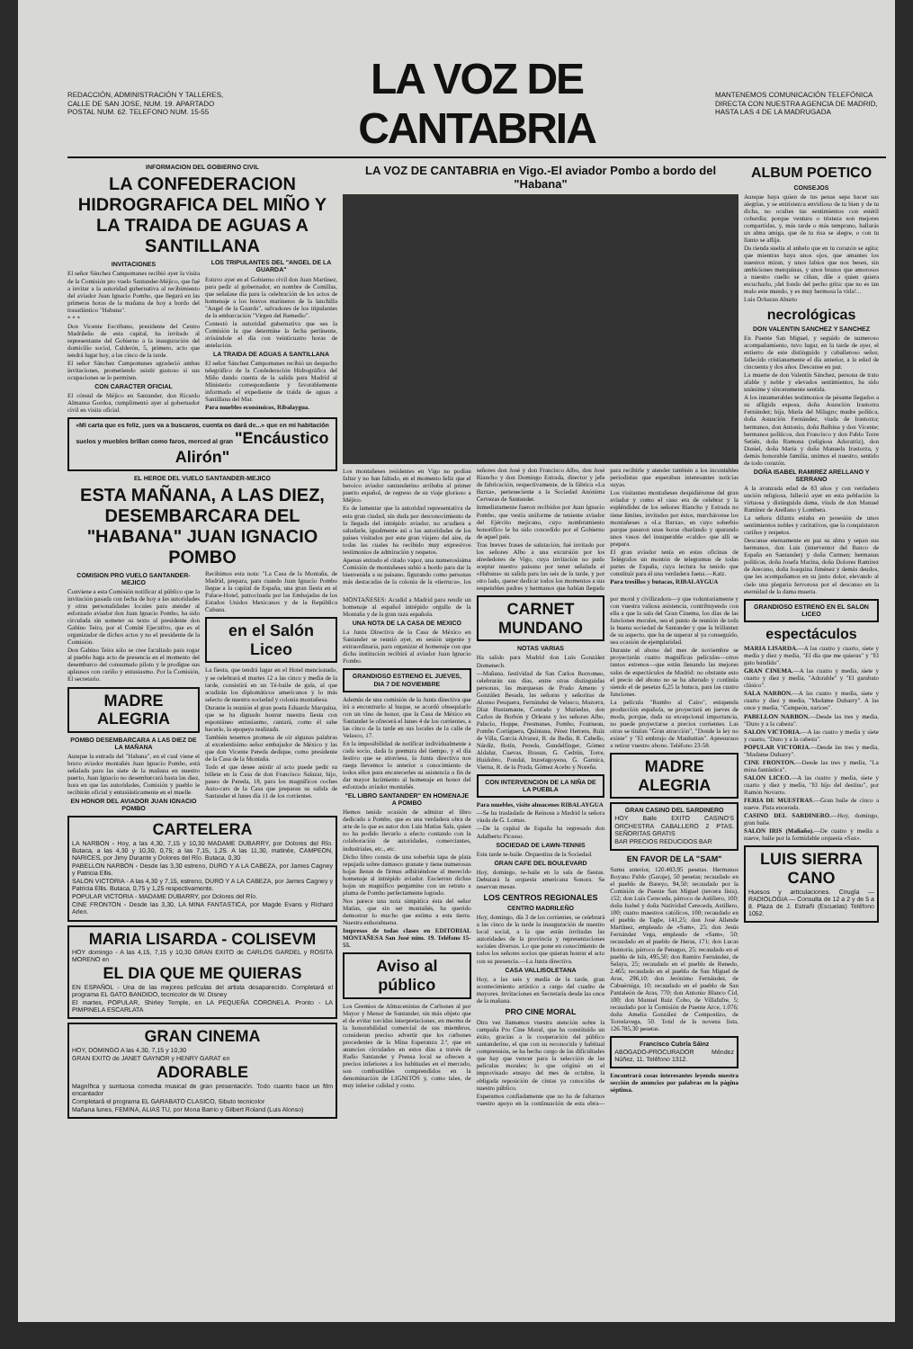REDACCIÓN, ADMINISTRACIÓN Y TALLERES, CALLE DE SAN JOSE, NUM. 19. APARTADO POSTAL NUM. 62. TELEFONO NUM. 15-55
LA VOZ DE CANTABRIA
MANTENEMOS COMUNICACIÓN TELEFÓNICA DIRECTA CON NUESTRA AGENCIA DE MADRID, HASTA LAS 4 DE LA MADRUGADA
INFORMACION DEL GOBIERNO CIVIL
LA CONFEDERACION HIDROGRAFICA DEL MIÑO Y LA TRAIDA DE AGUAS A SANTILLANA
INVITACIONES
El señor Sánchez Campomanes recibió ayer la visita de la Comisión pro vuelo Santander-Méjico, que fué a invitar a la autoridad gubernativa al recibimiento del aviador Juan Ignacio Pombo, que llegará en las primeras horas de la mañana de hoy a bordo del trasatlántico "Habana".
* * *
Don Vicente Escribano, presidente del Centro Madrileño de esta capital, ha invitado al representante del Gobierno a la inauguración del domicilio social, Calderón, 5, primero, acto que tendrá lugar hoy, a las cinco de la tarde.
El señor Sánchez Campomanes agradeció ambas invitaciones, prometiendo asistir gustoso si sus ocupaciones se lo permiten.
CON CARACTER OFICIAL
El cónsul de Méjico en Santander, don Ricardo Almansa Gordoa, cumplimentó ayer al gobernador civil en visita oficial.
LOS TRIPULANTES DEL "ANGEL DE LA GUARDA"
Estuvo ayer en el Gobierno civil don Juan Martínez, para pedir al gobernador, en nombre de Comillas, que señalase día para la celebración de los actos de homenaje a los bravos marineros de la lanchilla "Angel de la Guarda", salvadores de los tripulantes de la embarcación "Virgen del Remedio".
Contestó la autoridad gubernativa que sea la Comisión la que determine la fecha pertinente, avisándole el día con veinticuatro horas de antelación.
LA TRAIDA DE AGUAS A SANTILLANA
El señor Sánchez Campomanes recibió un despacho telegráfico de la Confederación Hidrográfica del Miño dando cuenta de la salida para Madrid al Ministerio correspondiente y favorablemente informado el expediente de traída de aguas a Santillana del Mar.
Para muebles económicos, Ribalaygua.
«Mi carta que es feliz, ¡ues va a buscaros, cuenta os dará de...» que en mi habitación suelos y muebles brillan como faros, merced al gran "Encáustico Alirón"
EL HEROE DEL VUELO SANTANDER-MEJICO
ESTA MAÑANA, A LAS DIEZ, DESEMBARCARA DEL "HABANA" JUAN IGNACIO POMBO
COMISION PRO VUELO SANTANDER-MEJICO
Conviene a esta Comisión notificar al público que la invitación pasada con fecha de hoy a las autoridades y otras personalidades locales para atender al esforzado aviador don Juan Ignacio Pombo, ha sido circulada sin someter su texto al presidente don Gabino Teira, por el Comité Ejecutivo, que es el organizador de dichos actos y no el presidente de la Comisión.
Don Gabino Teira sólo se cree facultado para rogar al pueblo haga acto de presencia en el momento del desembarco del consumado piloto y le prodigue sus aplausos con cariño y entusiasmo. Por la Comisión, El secretario.
MADRE ALEGRIA
POMBO DESEMBARCARA A LAS DIEZ DE LA MAÑANA
Aunque la entrada del "Habana", en el cual viene el bravo aviador montañés Juan Ignacio Pombo, está señalada para las siete de la mañana en nuestro puerto, Juan Ignacio no desembarcará hasta las diez, hora en que las autoridades, Comisión y pueblo le recibirán oficial y entusiásticamente en el muelle.
EN HONOR DEL AVIADOR JUAN IGNACIO POMBO
Recibimos esta nota: "La Casa de la Montaña, de Madrid, prepara, para cuando Juan Ignacio Pombo llegue a la capital de España, una gran fiesta en el Palace-Hotel, patrocinada por las Embajadas de los Estados Unidos Mexicanos y de la República Cubana.
en el Salón Liceo
La fiesta, que tendrá lugar en el Hotel mencionado, y se celebrará el martes 12 a las cinco y media de la tarde, consistirá en un Té-baile de gala, al que acudirán los diplomáticos americanos y lo más selecto de nuestra sociedad y colonia montañesa.
Durante la reunión el gran poeta Eduardo Marquina, que se ha dignado honrar nuestra fiesta con espontáneo entusiasmo, cantará, como él sabe hacerlo, la epopeya realizada.
También tenemos promesa de oír algunas palabras al excelentísimo señor embajador de México y las que don Vicente Pereda dedique, como presidente de la Casa de la Montaña.
Todo el que desee asistir al acto puede pedir su billete en la Casa de don Francisco Salazar, hijo, paseo de Pereda, 18, para los magníficos coches Auto-cars de la Casa que preparan su salida de Santander el lunes día 11 de los corrientes.
CARTELERA
LA NARBON - Hoy, a las 4,30, 7,15 y 10,30 MADAME DUBARRY, por Dolores del Río. Butaca, a las 4,30 y 10,30, 0,75; a las 7,15, 1,25. A las 11,30, matinée, CAMPEON, NARICES, por Jimy Durante y Dolores del Río. Butaca, 0,30
PABELLON NARBON - Desde las 3,30 estreno, DURO Y A LA CABEZA, por James Cagney y Patricia Ellis.
SALON VICTORIA - A las 4,30 y 7,15, estreno, DURO Y A LA CABEZA, por James Cagney y Patricia Ellis. Butaca, 0,75 y 1,25 respectivamente.
POPULAR VICTORIA - MADAME DUBARRY, por Dolores del Río.
CINE FRONTON - Desde las 3,30, LA MINA FANTASTICA, por Magde Evans y Richard Arlen.
MARIA LISARDA - COLISEVM
HOY domingo - A las 4,15, 7,15 y 10,30 GRAN EXITO de CARLOS GARDEL y ROSITA MORENO en
EL DIA QUE ME QUIERAS
EN ESPAÑOL - Una de las mejores películas del artista desaparecido. Completará el programa EL GATO BANDIDO, tecnicolor de W. Disney
El martes, POPULAR, Shirley Temple, en LA PEQUEÑA CORONELA. Pronto - LA PIMPINELA ESCARLATA
GRAN CINEMA
HOY, DOMINGO A las 4,30, 7,15 y 10,30
GRAN EXITO de JANET GAYNOR y HENRY GARAT en
ADORABLE
Magnífica y suntuosa comedia musical de gran presentación. Todo cuanto hace un film encantador
Completará el programa EL GARABATO CLASICO, Sibuto tecnicolor
Mañana lunes, FEMINA, ALIAS TU, por Mona Barrio y Gilbert Roland (Luis Alonso)
LA VOZ DE CANTABRIA en Vigo.-El aviador Pombo a bordo del "Habana"
Los montañeses residentes en Vigo no podían faltar y no han faltado, en el momento feliz que el heroico aviador santanderino arribaba al primer puerto español, de regreso de su viaje glorioso a Méjico.
Es de lamentar que la autoridad representativa de esta gran ciudad, sin duda por desconocimiento de la llegada del intrépido aviador, no acudiera a saludarle, igualmente así a las autoridades de los países visitados por este gran viajero del aire, de todas las cuales ha recibido muy expresivos testimonios de admiración y respetos.
Apenas entrado el citado vapor, una numerosísima Comisión de montañeses subió a bordo para dar la bienvenida a su paisano, figurando como personas más destacadas de la colonia de la «tierruca», los señores don José y don Francisco Albo, don José Riancho y don Domingo Estrada, director y jefe de fabricación, respectivamente, de la fábrica «La Barxa», perteneciente a la Sociedad Anónima Cervezas de Santander.
Inmediatamente fueron recibidos por Juan Ignacio Pombo, que vestía uniforme de teniente aviador del Ejército mejicano, cuyo nombramiento honorífico le ha sido concedido por el Gobierno de aquel país.
Tras breves frases de salutación, fué invitado por los señores Albo a una excursión por los alrededores de Vigo, cuya invitación no pudo aceptar nuestro paisano por tener señalada el «Habana» su salida para las seis de la tarde, y por otro lado, querer dedicar todos los momentos a sus respetables padres y hermanos que habían llegado para recibirle y atender también a los incontables periodistas que esperaban interesantes noticias suyas.
Los visitantes montañeses despidiéronse del gran aviador y como el caso era de celebrar y la espléndidez de los señores Riancho y Estrada no tiene límites, invitados por éstos, marcháronse los montañeses a «La Barxa», en cuyo soberbio parque pasaron unas horas charlando y apurando unos vasos del insuperable «caldo» que allí se prepara.
El gran aviador tenía en estas oficinas de Telégrafos un montón de telegramas de todas partes de España, cuya lectura ha tenido que constituir para él una verdadera faena.—Katz.
Para tresillos y butacas, RIBALAYGUA
MONTAÑESES: Acudid a Madrid para rendir un homenaje al español intrépido orgullo de la Montaña y de la gran raza española.
UNA NOTA DE LA CASA DE MEXICO
La Junta Directiva de la Casa de México en Santander se reunió ayer, en sesión urgente y extraordinaria, para organizar el homenaje con que dicha institución recibirá al aviador Juan Ignacio Pombo.
GRANDIOSO ESTRENO EL JUEVES, DIA 7 DE NOVIEMBRE
Además de una comisión de la Junta directiva que irá a encontrarlo al buque, se acordó obsequiarlo con un vino de honor, que la Casa de México en Santander le ofrecerá el lunes 4 de los corrientes, a las cinco de la tarde en sus locales de la calle de Velasco, 17.
En la imposibilidad de notificar individualmente a cada socio, dada la premura del tiempo, y el día festivo que se atraviesa, la Junta directiva nos ruega llevemos lo anterior a conocimiento de todos ellos para encarecerles su asistencia a fin de dar mayor lucimiento al homenaje en honor del esforzado aviador montañés.
"EL LIBRO SANTANDER" EN HOMENAJE A POMBO
Hemos tenido ocasión de admirar el libro dedicado a Pombo, que es una verdadera obra de arte de la que es autor don Luis Matías Sala, quien no ha podido llevarlo a efecto contando con la colaboración de autoridades, comerciantes, industriales, etc., etc.
Dicho libro consta de una soberbia tapa de plata repujada sobre damasco granate y tiene numerosas hojas llenas de firmas adhiriéndose al merecido homenaje al intrépido aviador. Encierran dichas hojas un magnífico pergamino con un retrato a pluma de Pombo perfectamente logrado.
Nos parece una nota simpática ésta del señor Matías, que sin ser montañés, ha querido demostrar lo mucho que estima a esta tierra. Nuestra enhorabuena.
Impresos de todas clases en EDITORIAL MONTAÑESA San José núm. 19. Teléfono 15-55.
Aviso al público
Los Gremios de Almacenistas de Carbones al por Mayor y Menor de Santander, sin más objeto que el de evitar torcidas interpretaciones, en merma de la honorabilidad comercial de sus miembros, consideran preciso advertir que los carbones procedentes de la Mina Esperanza 2.ª, que en anuncios circulados en estos días a través de Radio Santander y Prensa local se ofrecen a precios inferiores a los habituales en el mercado, son combustibles comprendidos en la denominación de LIGNITOS y, como tales, de muy inferior calidad y costo.
CARNET MUNDANO
NOTAS VARIAS
Ha salido para Madrid don Luis González Domenech.
—Mañana, festividad de San Carlos Borromeo, celebrarán sus días, entre otras distinguidas personas, las marquesas de Prado Ameno y González Besada, las señoras y señoritas de Alonso Pesquera, Fernández de Velasco, Mazorra, Díaz Bustamante, Conrado y Muriedas, don Carlos de Borbón y Orleans y los señores Albo, Palacio, Hoppe, Presmanes, Pombo, Fourneau, Pombo Cortiguera, Quintana, Pérez Herrera, Ruiz de Villa, García Alvarez, R. de Bedia, R. Cabello, Nárdiz, Botín, Pereda, Gundelfinger, Gómez Aldalur, Cuevas, Brasun, G. Cedrún, Torre, Huidobro, Pondal, Iruretagoyena, G. Garnica, Vierna, R. de la Prada, Gómez Acebo y Noreña.
CON INTERVENCION DE LA NIÑA DE LA PUEBLA
Para muebles, visite almacenes RIBALAYGUA
—Se ha trasladado de Reinosa a Madrid la señora viuda de G. Lomas.
—De la capital de España ha regresado don Adalberto Picasso.
SOCIEDAD DE LAWN-TENNIS
Esta tarde te-baile. Orquestina de la Sociedad.
GRAN CAFE DEL BOULEVARD
Hoy, domingo, te-baile en la sala de fiestas. Debutará la orquesta americana Sonora. Se reservan mesas.
LOS CENTROS REGIONALES
CENTRO MADRILEÑO
Hoy, domingo, día 3 de los corrientes, se celebrará a las cinco de la tarde la inauguración de nuestro local social, a la que están invitadas las autoridades de la provincia y representaciones sociales diversas. Lo que pone en conocimiento de todos los señores socios que quieran honrar el acto con su presencia.—La Junta directiva.
CASA VALLISOLETANA
Hoy, a las seis y media de la tarde, gran acontecimiento artístico a cargo del cuadro de mayores. Invitaciones en Secretaría desde las once de la mañana.
PRO CINE MORAL
Otra vez llamamos vuestra atención sobre la campaña Pro Cine Moral, que ha constituído un éxito, gracias a la cooperación del público santanderino, el que con su reconocida y habitual comprensión, se ha hecho cargo de las dificultades que hay que vencer para la selección de las películas morales; lo que originó en el improvisado ensayo del mes de octubre, la obligada reposición de cintas ya conocidas de nuestro público.
Esperamos confiadamente que no ha de faltarnos vuestro apoyo en la continuación de esta obra—por moral y civilizadora—y que voluntariamente y con vuestra valiosa asistencia, contribuyendo con ella a que la sala del Gran Cinema, los días de las funciones morales, sea el punto de reunión de toda la buena sociedad de Santander y que la brillantez de su aspecto, que ha de superar al ya conseguido, sea ocasión de ejemplaridad.
Durante el abono del mes de noviembre se proyectarán cuatro magníficas películas—otros tantos estrenos—que están llenando las mejores salas de espectáculos de Madrid: no obstante esto el precio del abono no se ha alterado y continúa siendo el de pesetas 6,25 la butaca, para las cuatro funciones.
La película "Rumbo al Cairo", estupenda producción española, se proyectará en jueves de moda, porque, dada su excepcional importancia, no puede proyectarse a precios corrientes. Las otras se titulan "Gran atracción", "Donde la ley no existe" y "El embrujo de Manhattan". Apresuraos a retirar vuestro abono. Teléfono 23-58.
MADRE ALEGRIA
GRAN CASINO DEL SARDINERO
HOY Baile EXITO CASINO'S ORCHESTRA CABALLERO 2 PTAS. SEÑORITAS GRATIS
BAR PRECIOS REDUCIDOS BAR
EN FAVOR DE LA "SAM"
Suma anterior, 120.483,95 pesetas. Hermanos Royano Pablo (Garaje), 50 pesetas; recaudado en el pueblo de Bareyo, 94,50; recaudado por la Comisión de Puente San Miguel (tercera lista), 152; don Luis Cereceda, párroco de Astillero, 100; doña Isabel y doña Natividad Cereceda, Astillero, 100; cuatro maestros católicos, 100; recaudado en el pueblo de Tagle, 141,25; don José Allende Martínez, empleado de «Sam», 25; don Jesús Fernández Vega, empleado de «Sam», 50; recaudado en el pueblo de Heras, 171; don Lucas Hontoria, párroco de Penagos, 25; recaudado en el pueblo de Isla, 495,50; don Ramiro Fernández, de Selaya, 25; recaudado en el pueblo de Renedo, 2.465; recaudado en el pueblo de San Miguel de Aras, 296,10; don Jerónimo Fernández, de Cabuérniga, 10; recaudado en el pueblo de San Pantaleón de Aras, 770; don Antonio Blanco Cid, 100; don Manuel Ruiz Cobo, de Villafufre, 5; recaudado por la Comisión de Puente Arce, 1.076; doña Amelia González de Compostizo, de Torrelavega, 50. Total de la novena lista, 126.785,30 pesetas.
Francisco Cubría Sáinz
ABOGADO-PROCURADOR Méndez Núñez, 11. Teléfono 1312.
Encontrará cosas interesantes leyendo nuestra sección de anuncios por palabras en la página séptima.
ALBUM POETICO
CONSEJOS
Aunque haya quien de tus penas sepa hacer sus alegrías, y se entristezca envidioso de tu bien y de tu dicha, no ocultes tus sentimientos con estéril cobardía; porque ventura o tristeza son mejores compartidas, y, más tarde o más temprano, hallarás un alma amiga, que de tu risa se alegre, o con tu llanto se aflija.
Da rienda suelta al anhelo que en tu corazón se agita; que mientras haya unos ojos, que amantes los nuestros miran, y unos labios que nos besen, sin ambiciones mezquinas, y unos brazos que amorosos a nuestro cuello se ciñan, dile a quien quiera escucharlo, ¡del fondo del pecho grita: que no es tan malo este mundo, y es muy hermosa la vida!...
Luis Ocharan Aburto
necrológicas
DON VALENTIN SANCHEZ Y SANCHEZ
En Puente San Miguel, y seguido de numeroso acompañamiento, tuvo lugar, en la tarde de ayer, el entierro de este distinguido y caballeroso señor, fallecido cristianamente el día anterior, a la edad de cincuenta y dos años. Descanse en paz.
La muerte de don Valentín Sánchez, persona de trato afable y noble y elevados sentimientos, ha sido unánime y sinceramente sentida.
A los innumerables testimonios de pésame llegados a su afligida esposa, doña Asunción Irastorza Fernández; hija, María del Milagro; madre política, doña Asunción Fernández, viuda de Irastorza; hermanos, don Antonio, doña Balbina y don Vicente; hermanos políticos, don Francisco y don Pablo Torre Setién, doña Ramona (religiosa Adoratriz), don Daniel, doña María y doña Manuela Irastorza, y demás honorable familia, unimos el nuestro, sentido de todo corazón.
DOÑA ISABEL RAMIREZ ARELLANO Y SERRANO
A la avanzada edad de 83 años y con verdadera unción religiosa, falleció ayer en esta población la virtuosa y distinguida dama, viuda de don Manuel Ramírez de Arellano y Lombera.
La señora difunta estaba en posesión de unos sentimientos nobles y caritativos, que la conquistaron cariños y respetos.
Descanse eternamente en paz su alma y sepan sus hermanos, don Luis (interventor del Banco de España en Santander) y doña Carmen; hermanas políticas, doña Josefa Marina, doña Dolores Ramírez de Arecano, doña Joaquina Jiménez y demás deudos, que les acompañamos en su justo dolor, elevando al cielo una plegaria fervorosa por el descanso en la eternidad de la dama muerta.
GRANDIOSO ESTRENO EN EL SALON LICEO
espectáculos
MARIA LISARDA.—A las cuatro y cuarto, siete y media y diez y media, "El día que me quieras" y "El gato bandido".
GRAN CINEMA.—A las cuatro y media, siete y cuarto y diez y media, "Adorable" y "El garabato clásico".
SALA NARBON.—A las cuatro y media, siete y cuarto y diez y media, "Madame Dubarry". A las once y media, "Campeón, narices".
PABELLON NARBON.—Desde las tres y media, "Duro y a la cabeza".
SALON VICTORIA.—A las cuatro y media y siete y cuarto, "Duro y a la cabeza".
POPULAR VICTORIA.—Desde las tres y media, "Madame Dubarry".
CINE FRONTON.—Desde las tres y media, "La mina fantástica".
SALON LICEO.—A las cuatro y media, siete y cuarto y diez y media, "El hijo del destino", por Ramón Novarro.
FERIA DE MUESTRAS.—Gran baile de cinco a nueve. Pista encerada.
CASINO DEL SARDINERO.—Hoy, domingo, gran baile.
SALON IRIS (Maliaño).—De cuatro y media a nueve, baile por la formidable orquesta «Sax».
LUIS SIERRA CANO
Huesos y articulaciones. Cirugía — RADIOLOGIA — Consulta de 12 a 2 y de 5 a 8. Plaza de J. Estrañi (Escuelas) Teléfono 1052.